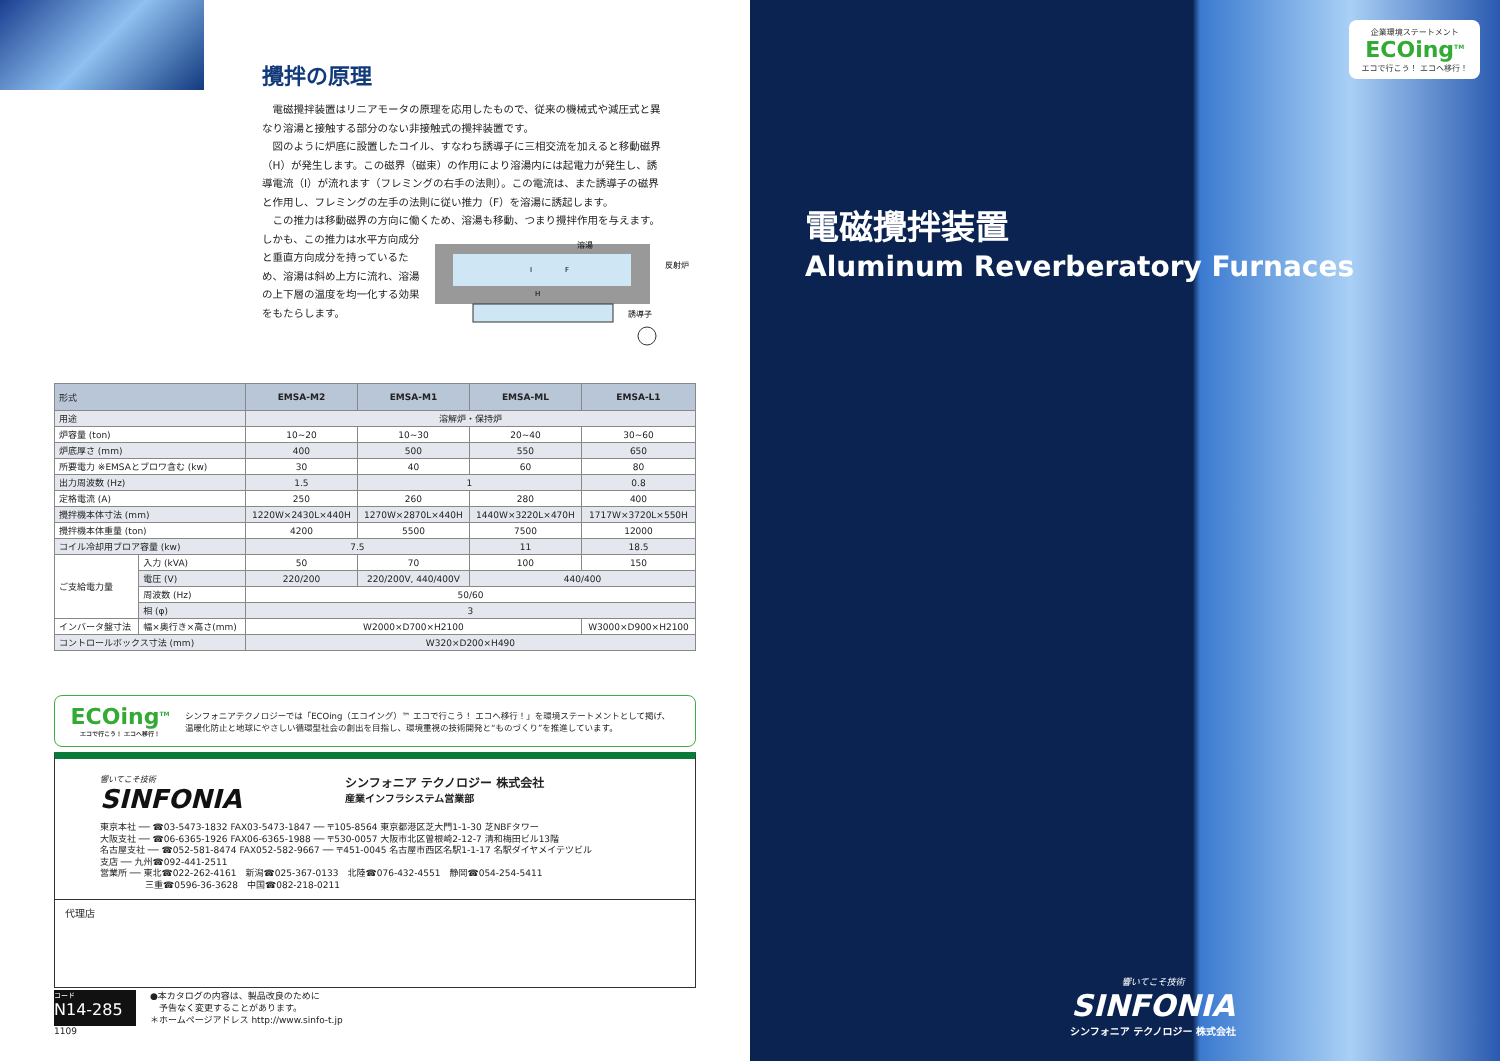攪拌の原理
　電磁攪拌装置はリニアモータの原理を応用したもので、従来の機械式や減圧式と異なり溶湯と接触する部分のない非接触式の攪拌装置です。
　図のように炉底に設置したコイル、すなわち誘導子に三相交流を加えると移動磁界（H）が発生します。この磁界（磁束）の作用により溶湯内には起電力が発生し、誘導電流（I）が流れます（フレミングの右手の法則）。この電流は、また誘導子の磁界と作用し、フレミングの左手の法則に従い推力（F）を溶湯に誘起します。
　この推力は移動磁界の方向に働くため、溶湯も移動、つまり攪拌作用を与えます。
しかも、この推力は水平方向成分と垂直方向成分を持っているため、溶湯は斜め上方に流れ、溶湯の上下層の温度を均一化する効果をもたらします。
溶湯
反射炉
誘導子
I
F
H
| 形式 | | EMSA-M2 | EMSA-M1 | EMSA-ML | EMSA-L1 |
| --- | --- | --- | --- | --- | --- |
| 用途 | | 溶解炉・保持炉 | | | |
| 炉容量 (ton) | | 10~20 | 10~30 | 20~40 | 30~60 |
| 炉底厚さ (mm) | | 400 | 500 | 550 | 650 |
| 所要電力 ※EMSAとブロワ含む (kw) | | 30 | 40 | 60 | 80 |
| 出力周波数 (Hz) | | 1.5 | 1 | | 0.8 |
| 定格電流 (A) | | 250 | 260 | 280 | 400 |
| 攪拌機本体寸法 (mm) | | 1220W×2430L×440H | 1270W×2870L×440H | 1440W×3220L×470H | 1717W×3720L×550H |
| 攪拌機本体重量 (ton) | | 4200 | 5500 | 7500 | 12000 |
| コイル冷却用ブロア容量 (kw) | | 7.5 | | 11 | 18.5 |
| ご支給電力量 | 入力 (kVA) | 50 | 70 | 100 | 150 |
| | 電圧 (V) | 220/200 | 220/200V, 440/400V | 440/400 | |
| | 周波数 (Hz) | 50/60 | | | |
| | 相 (φ) | 3 | | | |
| インバータ盤寸法 | 幅×奥行き×高さ(mm) | W2000×D700×H2100 | | | W3000×D900×H2100 |
| コントロールボックス寸法 (mm) | | W320×D200×H490 | | | |
ECOing<sup>TM</sup>
エコで行こう！ エコへ移行！
シンフォニアテクノロジーでは「ECOing（エコイング）™ エコで行こう！ エコへ移行！」を環境ステートメントとして掲げ、
温暖化防止と地球にやさしい循環型社会の創出を目指し、環境重視の技術開発と“ものづくり”を推進しています。
響いてこそ技術
SINFONIA
シンフォニア テクノロジー 株式会社
産業インフラシステム営業部
東京本社 ── ☎03-5473-1832 FAX03-5473-1847 ── 〒105-8564 東京都港区芝大門1-1-30 芝NBFタワー
大阪支社 ── ☎06-6365-1926 FAX06-6365-1988 ── 〒530-0057 大阪市北区曽根崎2-12-7 清和梅田ビル13階
名古屋支社 ── ☎052-581-8474 FAX052-582-9667 ── 〒451-0045 名古屋市西区名駅1-1-17 名駅ダイヤメイテツビル
支店 ── 九州☎092-441-2511
営業所 ── 東北☎022-262-4161　新潟☎025-367-0133　北陸☎076-432-4551　静岡☎054-254-5411
　　　　　三重☎0596-36-3628　中国☎082-218-0211
代理店
コード
N14-285
●本カタログの内容は、製品改良のために
　予告なく変更することがあります。
＊ホームページアドレス http://www.sinfo-t.jp
1109
企業環境ステートメント
ECOing<sup>TM</sup>
エコで行こう！ エコへ移行！
電磁攪拌装置
Aluminum Reverberatory Furnaces
響いてこそ技術
SINFONIA
シンフォニア テクノロジー 株式会社